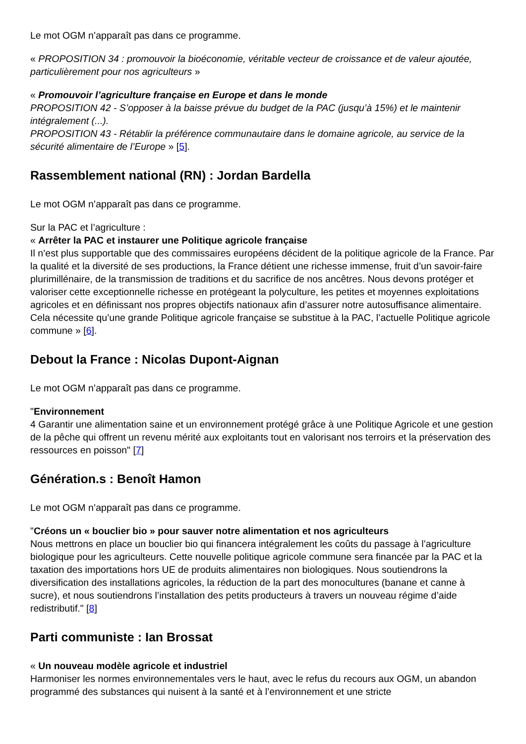Le mot OGM n’apparaît pas dans ce programme.
« PROPOSITION 34 : promouvoir la bioéconomie, véritable vecteur de croissance et de valeur ajoutée, particulièrement pour nos agriculteurs »
« Promouvoir l’agriculture française en Europe et dans le monde
PROPOSITION 42 - S’opposer à la baisse prévue du budget de la PAC (jusqu’à 15%) et le maintenir intégralement (...).
PROPOSITION 43 - Rétablir la préférence communautaire dans le domaine agricole, au service de la sécurité alimentaire de l’Europe » [5].
Rassemblement national (RN) : Jordan Bardella
Le mot OGM n’apparaît pas dans ce programme.
Sur la PAC et l’agriculture :
« Arrêter la PAC et instaurer une Politique agricole française
Il n’est plus supportable que des commissaires européens décident de la politique agricole de la France. Par la qualité et la diversité de ses productions, la France détient une richesse immense, fruit d’un savoir-faire plurimillénaire, de la transmission de traditions et du sacrifice de nos ancêtres. Nous devons protéger et valoriser cette exceptionnelle richesse en protégeant la polyculture, les petites et moyennes exploitations agricoles et en définissant nos propres objectifs nationaux afin d’assurer notre autosuffisance alimentaire. Cela nécessite qu’une grande Politique agricole française se substitue à la PAC, l’actuelle Politique agricole commune » [6].
Debout la France : Nicolas Dupont-Aignan
Le mot OGM n’apparaît pas dans ce programme.
"Environnement
4 Garantir une alimentation saine et un environnement protégé grâce à une Politique Agricole et une gestion de la pêche qui offrent un revenu mérité aux exploitants tout en valorisant nos terroirs et la préservation des ressources en poisson" [7]
Génération.s : Benoît Hamon
Le mot OGM n’apparaît pas dans ce programme.
"Créons un « bouclier bio » pour sauver notre alimentation et nos agriculteurs
Nous mettrons en place un bouclier bio qui financera intégralement les coûts du passage à l’agriculture biologique pour les agriculteurs. Cette nouvelle politique agricole commune sera financée par la PAC et la taxation des importations hors UE de produits alimentaires non biologiques. Nous soutiendrons la diversification des installations agricoles, la réduction de la part des monocultures (banane et canne à sucre), et nous soutiendrons l’installation des petits producteurs à travers un nouveau régime d’aide redistributif." [8]
Parti communiste : Ian Brossat
« Un nouveau modèle agricole et industriel
Harmoniser les normes environnementales vers le haut, avec le refus du recours aux OGM, un abandon programmé des substances qui nuisent à la santé et à l’environnement et une stricte